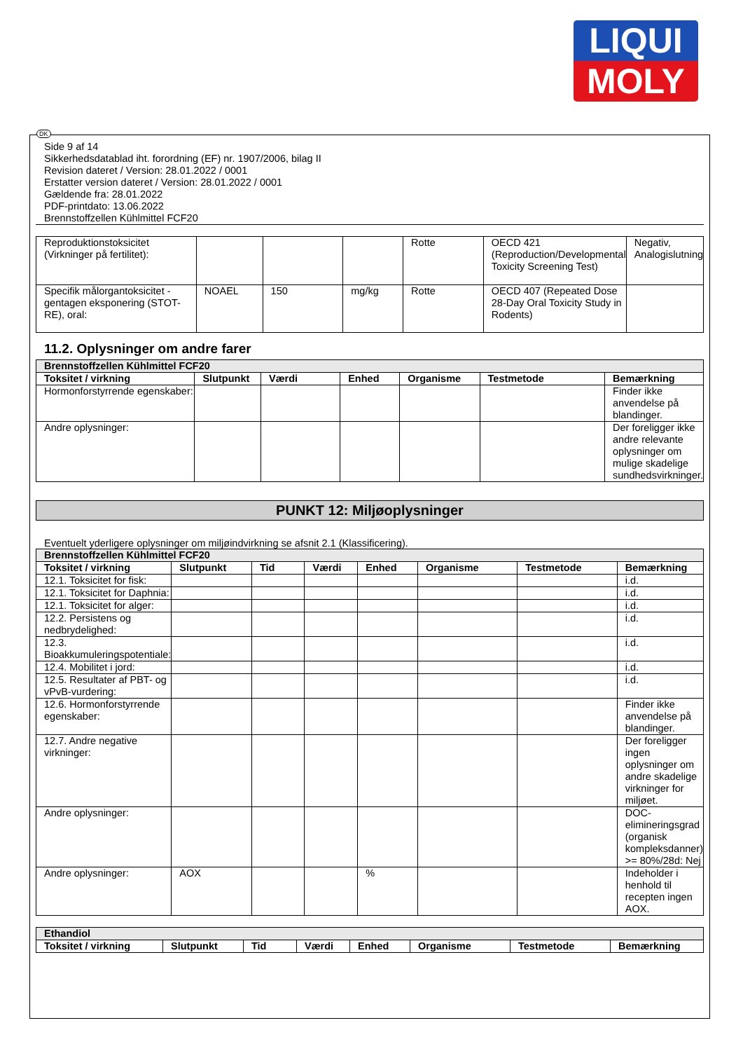LIQUI
MOLY
Side 9 af 14
Sikkerhedsdatablad iht. forordning (EF) nr. 1907/2006, bilag II
Revision dateret / Version: 28.01.2022 / 0001
Erstatter version dateret / Version: 28.01.2022 / 0001
Gældende fra: 28.01.2022
PDF-printdato: 13.06.2022
Brennstoffzellen Kühlmittel FCF20
| Reproduktionstoksicitet (Virkninger på fertilitet): | | | | Rotte | OECD 421 (Reproduction/Developmental Toxicity Screening Test) | Negativ, Analogislutning |
| Specifik målorgantoksicitet - gentagen eksponering (STOT-RE), oral: | NOAEL | 150 | mg/kg | Rotte | OECD 407 (Repeated Dose 28-Day Oral Toxicity Study in Rodents) | |
11.2. Oplysninger om andre farer
| Brennstoffzellen Kühlmittel FCF20 | | | | | | |
| Toksitet / virkning | Slutpunkt | Værdi | Enhed | Organisme | Testmetode | Bemærkning |
| Hormonforstyrrende egenskaber: | | | | | | Finder ikke anvendelse på blandinger. |
| Andre oplysninger: | | | | | | Der foreligger ikke andre relevante oplysninger om mulige skadelige sundhedsvirkninger. |
PUNKT 12: Miljøoplysninger
Eventuelt yderligere oplysninger om miljøindvirkning se afsnit 2.1 (Klassificering).
| Brennstoffzellen Kühlmittel FCF20 | | | | | | | |
| Toksitet / virkning | Slutpunkt | Tid | Værdi | Enhed | Organisme | Testmetode | Bemærkning |
| 12.1. Toksicitet for fisk: | | | | | | | i.d. |
| 12.1. Toksicitet for Daphnia: | | | | | | | i.d. |
| 12.1. Toksicitet for alger: | | | | | | | i.d. |
| 12.2. Persistens og nedbrydelighed: | | | | | | | i.d. |
| 12.3. Bioakkumuleringspotentiale: | | | | | | | i.d. |
| 12.4. Mobilitet i jord: | | | | | | | i.d. |
| 12.5. Resultater af PBT- og vPvB-vurdering: | | | | | | | i.d. |
| 12.6. Hormonforstyrrende egenskaber: | | | | | | | Finder ikke anvendelse på blandinger. |
| 12.7. Andre negative virkninger: | | | | | | | Der foreligger ingen oplysninger om andre skadelige virkninger for miljøet. |
| Andre oplysninger: | | | | | | | DOC-elimineringsgrad (organisk kompleksdanner) >= 80%/28d: Nej |
| Andre oplysninger: | AOX | | | % | | | Indeholder i henhold til recepten ingen AOX. |
| Ethandiol | | | | | | | |
| Toksitet / virkning | Slutpunkt | Tid | Værdi | Enhed | Organisme | Testmetode | Bemærkning |
DK